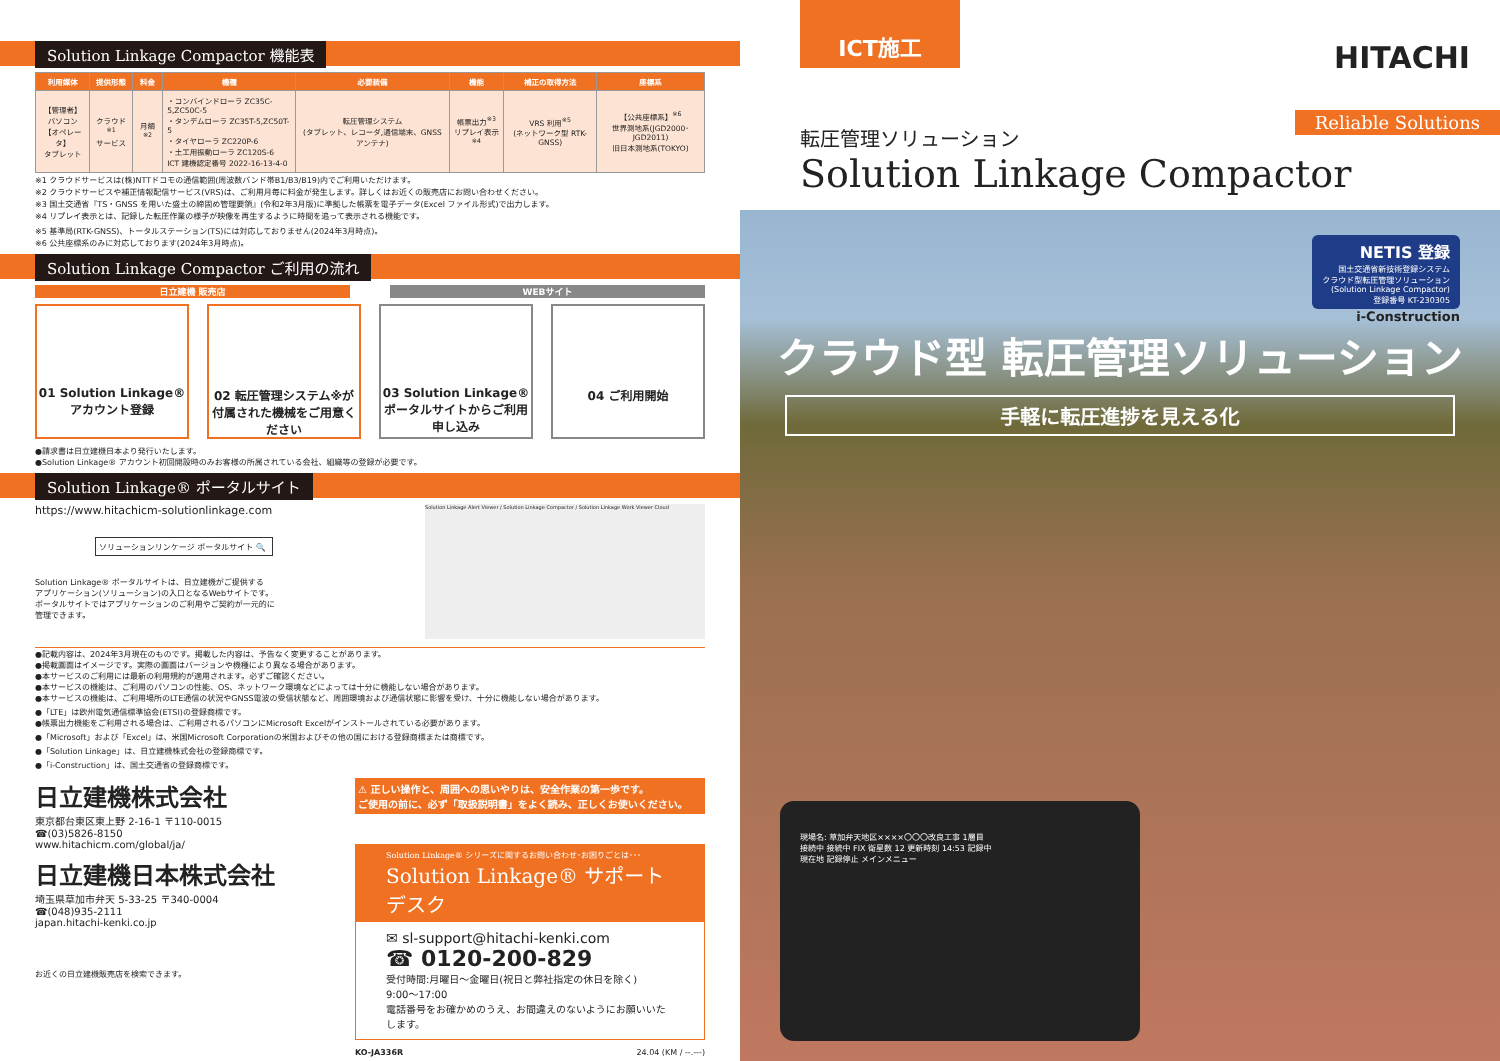Solution Linkage Compactor 機能表
| 利用媒体 | 提供形態 | 料金 | 機種 | 必要装備 | 機能 | 補正の取得方法 | 座標系 |
| --- | --- | --- | --- | --- | --- | --- | --- |
| 【管理者】 パソコン 【オペレータ】 タブレット | クラウド<sup>※1</sup> サービス | 月額<sup>※2</sup> | ・コンバインドローラ ZC35C-5,ZC50C-5 ・タンデムローラ ZC35T-5,ZC50T-5 ・タイヤローラ ZC220P-6 ・土工用振動ローラ ZC120S-6 ICT 建機認定番号 2022-16-13-4-0 | 転圧管理システム (タブレット、レコーダ,通信端末、GNSS アンテナ) | 帳票出力<sup>※3</sup> リプレイ表示<sup>※4</sup> | VRS 利用<sup>※5</sup> (ネットワーク型 RTK-GNSS) | 【公共座標系】<sup>※6</sup> 世界測地系(JGD2000･JGD2011) 旧日本測地系(TOKYO) |
※1 クラウドサービスは(株)NTTドコモの通信範囲(周波数バンド帯B1/B3/B19)内でご利用いただけます。
※2 クラウドサービスや補正情報配信サービス(VRS)は、ご利用月毎に料金が発生します。詳しくはお近くの販売店にお問い合わせください。
※3 国土交通省『TS・GNSS を用いた盛土の締固め管理要領』(令和2年3月版)に準拠した帳票を電子データ(Excel ファイル形式)で出力します。
※4 リプレイ表示とは、記録した転圧作業の様子が映像を再生するように時間を追って表示される機能です。
※5 基準局(RTK-GNSS)、トータルステーション(TS)には対応しておりません(2024年3月時点)。
※6 公共座標系のみに対応しております(2024年3月時点)。
Solution Linkage Compactor ご利用の流れ
日立建機 販売店 WEBサイト
01 Solution Linkage® アカウント登録
02 転圧管理システム※が付属された機械をご用意ください
03 Solution Linkage® ポータルサイトからご利用申し込み
04 ご利用開始
●請求書は日立建機日本より発行いたします。
●Solution Linkage® アカウント初回開設時のみお客様の所属されている会社、組織等の登録が必要です。
Solution Linkage® ポータルサイト
https://www.hitachicm-solutionlinkage.com
ソリューションリンケージ ポータルサイト 🔍
Solution Linkage® ポータルサイトは、日立建機がご提供する
アプリケーション(ソリューション)の入口となるWebサイトです。
ポータルサイトではアプリケーションのご利用やご契約が一元的に
管理できます。
Solution Linkage Alert Viewer / Solution Linkage Compactor / Solution Linkage Work Viewer Cloud
●記載内容は、2024年3月現在のものです。掲載した内容は、予告なく変更することがあります。
●掲載画面はイメージです。実際の画面はバージョンや機種により異なる場合があります。
●本サービスのご利用には最新の利用規約が適用されます。必ずご確認ください。
●本サービスの機能は、ご利用のパソコンの性能、OS、ネットワーク環境などによっては十分に機能しない場合があります。
●本サービスの機能は、ご利用場所のLTE通信の状況やGNSS電波の受信状態など、周囲環境および通信状態に影響を受け、十分に機能しない場合があります。
●「LTE」は欧州電気通信標準協会(ETSI)の登録商標です。
●帳票出力機能をご利用される場合は、ご利用されるパソコンにMicrosoft Excelがインストールされている必要があります。
●「Microsoft」および「Excel」は、米国Microsoft Corporationの米国およびその他の国における登録商標または商標です。
●「Solution Linkage」は、日立建機株式会社の登録商標です。
●「i-Construction」は、国土交通省の登録商標です。
日立建機株式会社
東京都台東区東上野 2-16-1 〒110-0015
☎(03)5826-8150
www.hitachicm.com/global/ja/
日立建機日本株式会社
埼玉県草加市弁天 5-33-25 〒340-0004
☎(048)935-2111
japan.hitachi-kenki.co.jp
お近くの日立建機販売店を検索できます。
⚠ 正しい操作と、周囲への思いやりは、安全作業の第一歩です。
ご使用の前に、必ず「取扱説明書」をよく読み、正しくお使いください。
Solution Linkage® シリーズに関するお問い合わせ･お困りごとは･･･
Solution Linkage® サポートデスク
✉ sl-support@hitachi-kenki.com
☎ 0120-200-829
受付時間:月曜日〜金曜日(祝日と弊社指定の休日を除く)
9:00〜17:00
電話番号をお確かめのうえ、お間違えのないようにお願いいたします。
KO-JA336R 24.04 (KM / --.---)
ICT施工
HITACHI
Reliable Solutions
転圧管理ソリューション
Solution Linkage Compactor
NETIS 登録
国土交通省新技術登録システム
クラウド型転圧管理ソリューション
(Solution Linkage Compactor)
登録番号 KT-230305
i-Construction
クラウド型 転圧管理ソリューション
手軽に転圧進捗を見える化
現場名: 草加弁天地区××××〇〇〇改良工事 1層目
接続中 接続中 FIX 衛星数 12 更新時刻 14:53 記録中
現在地 記録停止 メインメニュー